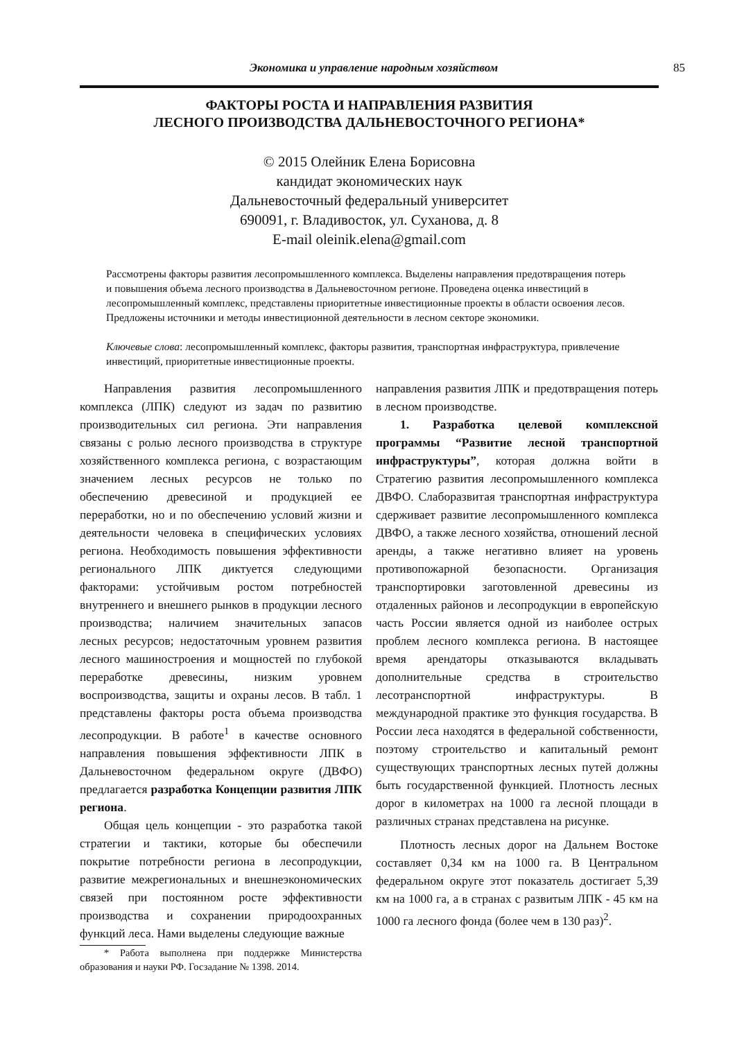Экономика и управление народным хозяйством 85
ФАКТОРЫ РОСТА И НАПРАВЛЕНИЯ РАЗВИТИЯ
ЛЕСНОГО ПРОИЗВОДСТВА ДАЛЬНЕВОСТОЧНОГО РЕГИОНА*
© 2015 Олейник Елена Борисовна
кандидат экономических наук
Дальневосточный федеральный университет
690091, г. Владивосток, ул. Суханова, д. 8
E-mail oleinik.elena@gmail.com
Рассмотрены факторы развития лесопромышленного комплекса. Выделены направления предотвращения потерь и повышения объема лесного производства в Дальневосточном регионе. Проведена оценка инвестиций в лесопромышленный комплекс, представлены приоритетные инвестиционные проекты в области освоения лесов. Предложены источники и методы инвестиционной деятельности в лесном секторе экономики.
Ключевые слова: лесопромышленный комплекс, факторы развития, транспортная инфраструктура, привлечение инвестиций, приоритетные инвестиционные проекты.
Направления развития лесопромышленного комплекса (ЛПК) следуют из задач по развитию производительных сил региона. Эти направления связаны с ролью лесного производства в структуре хозяйственного комплекса региона, с возрастающим значением лесных ресурсов не только по обеспечению древесиной и продукцией ее переработки, но и по обеспечению условий жизни и деятельности человека в специфических условиях региона. Необходимость повышения эффективности регионального ЛПК диктуется следующими факторами: устойчивым ростом потребностей внутреннего и внешнего рынков в продукции лесного производства; наличием значительных запасов лесных ресурсов; недостаточным уровнем развития лесного машиностроения и мощностей по глубокой переработке древесины, низким уровнем воспроизводства, защиты и охраны лесов. В табл. 1 представлены факторы роста объема производства лесопродукции. В работе<sup>1</sup> в качестве основного направления повышения эффективности ЛПК в Дальневосточном федеральном округе (ДВФО) предлагается разработка Концепции развития ЛПК региона.
Общая цель концепции - это разработка такой стратегии и тактики, которые бы обеспечили покрытие потребности региона в лесопродукции, развитие межрегиональных и внешнеэкономических связей при постоянном росте эффективности производства и сохранении природоохранных функций леса. Нами выделены следующие важные
* Работа выполнена при поддержке Министерства образования и науки РФ. Госзадание № 1398. 2014.
направления развития ЛПК и предотвращения потерь в лесном производстве.
1. Разработка целевой комплексной программы “Развитие лесной транспортной инфраструктуры”, которая должна войти в Стратегию развития лесопромышленного комплекса ДВФО. Слаборазвитая транспортная инфраструктура сдерживает развитие лесопромышленного комплекса ДВФО, а также лесного хозяйства, отношений лесной аренды, а также негативно влияет на уровень противопожарной безопасности. Организация транспортировки заготовленной древесины из отдаленных районов и лесопродукции в европейскую часть России является одной из наиболее острых проблем лесного комплекса региона. В настоящее время арендаторы отказываются вкладывать дополнительные средства в строительство лесотранспортной инфраструктуры. В международной практике это функция государства. В России леса находятся в федеральной собственности, поэтому строительство и капитальный ремонт существующих транспортных лесных путей должны быть государственной функцией. Плотность лесных дорог в километрах на 1000 га лесной площади в различных странах представлена на рисунке.
Плотность лесных дорог на Дальнем Востоке составляет 0,34 км на 1000 га. В Центральном федеральном округе этот показатель достигает 5,39 км на 1000 га, а в странах с развитым ЛПК - 45 км на 1000 га лесного фонда (более чем в 130 раз)<sup>2</sup>.